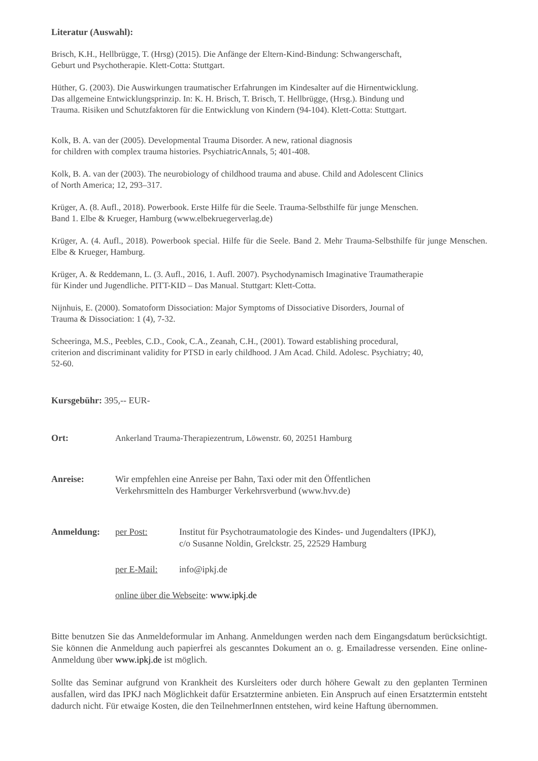Literatur (Auswahl):
Brisch, K.H., Hellbrügge, T. (Hrsg) (2015). Die Anfänge der Eltern-Kind-Bindung: Schwangerschaft,
Geburt und Psychotherapie. Klett-Cotta: Stuttgart.
Hüther, G. (2003). Die Auswirkungen traumatischer Erfahrungen im Kindesalter auf die Hirnentwicklung.
Das allgemeine Entwicklungsprinzip. In: K. H. Brisch, T. Brisch, T. Hellbrügge, (Hrsg.). Bindung und
Trauma. Risiken und Schutzfaktoren für die Entwicklung von Kindern (94-104). Klett-Cotta: Stuttgart.
Kolk, B. A. van der (2005). Developmental Trauma Disorder. A new, rational diagnosis
for children with complex trauma histories. PsychiatricAnnals, 5; 401-408.
Kolk, B. A. van der (2003). The neurobiology of childhood trauma and abuse. Child and Adolescent Clinics
of North America; 12, 293–317.
Krüger, A. (8. Aufl., 2018). Powerbook. Erste Hilfe für die Seele. Trauma-Selbsthilfe für junge Menschen.
Band 1. Elbe & Krueger, Hamburg (www.elbekruegerverlag.de)
Krüger, A. (4. Aufl., 2018). Powerbook special. Hilfe für die Seele. Band 2. Mehr Trauma-Selbsthilfe für junge Menschen. Elbe & Krueger, Hamburg.
Krüger, A. & Reddemann, L. (3. Aufl., 2016, 1. Aufl. 2007). Psychodynamisch Imaginative Traumatherapie
für Kinder und Jugendliche. PITT-KID – Das Manual. Stuttgart: Klett-Cotta.
Nijnhuis, E. (2000). Somatoform Dissociation: Major Symptoms of Dissociative Disorders, Journal of
Trauma & Dissociation: 1 (4), 7-32.
Scheeringa, M.S., Peebles, C.D., Cook, C.A., Zeanah, C.H., (2001). Toward establishing procedural,
criterion and discriminant validity for PTSD in early childhood. J Am Acad. Child. Adolesc. Psychiatry; 40,
52-60.
Kursgebühr: 395,-- EUR-
Ort: Ankerland Trauma-Therapiezentrum, Löwenstr. 60, 20251 Hamburg
Anreise: Wir empfehlen eine Anreise per Bahn, Taxi oder mit den Öffentlichen
Verkehrsmitteln des Hamburger Verkehrsverbund (www.hvv.de)
Anmeldung: per Post: Institut für Psychotraumatologie des Kindes- und Jugendalters (IPKJ),
c/o Susanne Noldin, Grelckstr. 25, 22529 Hamburg
per E-Mail: info@ipkj.de
online über die Webseite: www.ipkj.de
Bitte benutzen Sie das Anmeldeformular im Anhang. Anmeldungen werden nach dem Eingangsdatum berücksichtigt. Sie können die Anmeldung auch papierfrei als gescanntes Dokument an o. g. Emailadresse versenden. Eine online-Anmeldung über www.ipkj.de ist möglich.
Sollte das Seminar aufgrund von Krankheit des Kursleiters oder durch höhere Gewalt zu den geplanten Terminen ausfallen, wird das IPKJ nach Möglichkeit dafür Ersatztermine anbieten. Ein Anspruch auf einen Ersatztermin entsteht dadurch nicht. Für etwaige Kosten, die den TeilnehmerInnen entstehen, wird keine Haftung übernommen.